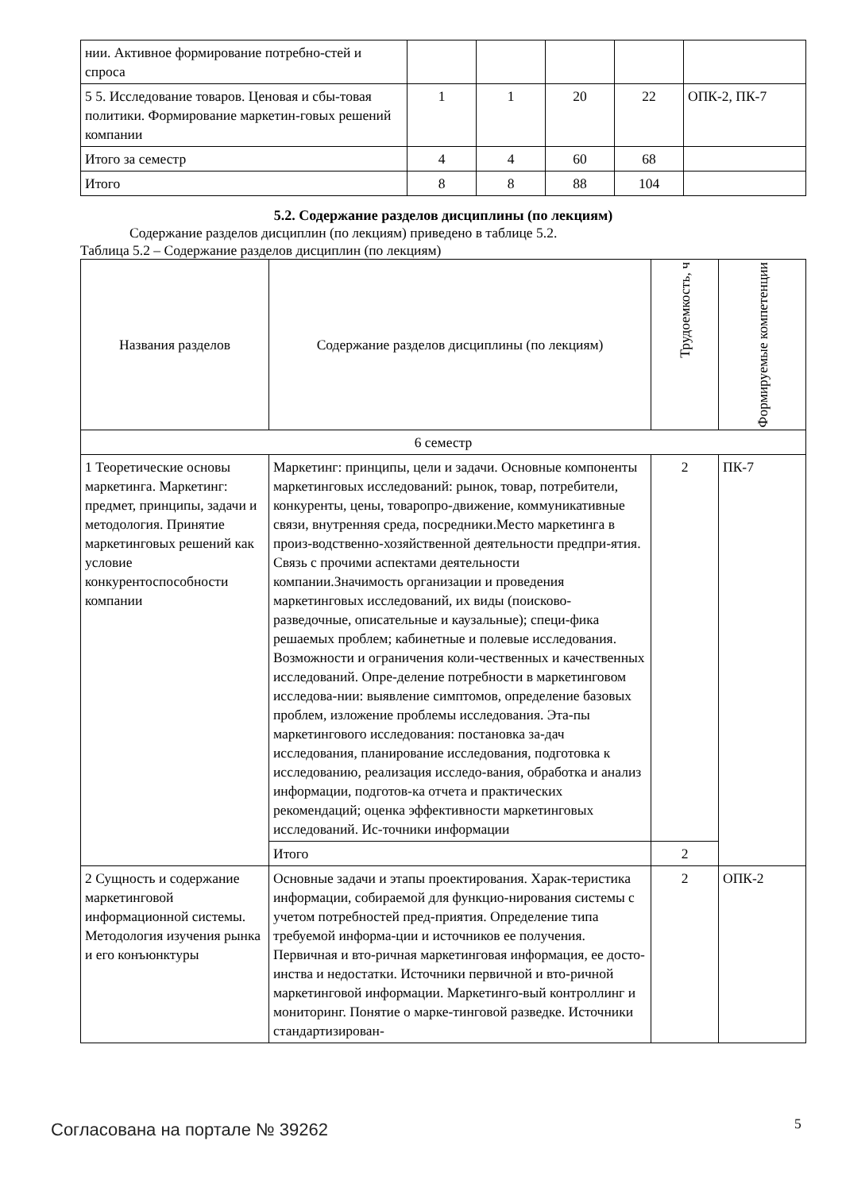| нии. Активное формирование потребно-стей и спроса | | | | | |
| 5 5. Исследование товаров. Ценовая и сбы-товая политики. Формирование маркетин-говых решений компании | 1 | 1 | 20 | 22 | ОПК-2, ПК-7 |
| Итого за семестр | 4 | 4 | 60 | 68 | |
| Итого | 8 | 8 | 88 | 104 | |
5.2. Содержание разделов дисциплины (по лекциям)
Содержание разделов дисциплин (по лекциям) приведено в таблице 5.2.
Таблица 5.2 – Содержание разделов дисциплин (по лекциям)
| Названия разделов | Содержание разделов дисциплины (по лекциям) | Трудоемкость, ч | Формируемые компетенции |
| --- | --- | --- | --- |
| 6 семестр | | | |
| 1 Теоретические основы маркетинга. Маркетинг: предмет, принципы, задачи и методология. Принятие маркетинговых решений как условие конкурентоспособности компании | Маркетинг: принципы, цели и задачи. Основные компоненты маркетинговых исследований: рынок, товар, потребители, конкуренты, цены, товаропро-движение, коммуникативные связи, внутренняя среда, посредники.Место маркетинга в произ-водственно-хозяйственной деятельности предпри-ятия. Связь с прочими аспектами деятельности компании.Значимость организации и проведения маркетинговых исследований, их виды (поисково-разведочные, описательные и каузальные); специ-фика решаемых проблем; кабинетные и полевые исследования. Возможности и ограничения коли-чественных и качественных исследований. Опре-деление потребности в маркетинговом исследова-нии: выявление симптомов, определение базовых проблем, изложение проблемы исследования. Эта-пы маркетингового исследования: постановка за-дач исследования, планирование исследования, подготовка к исследованию, реализация исследо-вания, обработка и анализ информации, подготов-ка отчета и практических рекомендаций; оценка эффективности маркетинговых исследований. Ис-точники информации | 2 | ПК-7 |
| | Итого | 2 | |
| 2 Сущность и содержание маркетинговой информационной системы. Методология изучения рынка и его конъюнктуры | Основные задачи и этапы проектирования. Харак-теристика информации, собираемой для функцио-нирования системы с учетом потребностей пред-приятия. Определение типа требуемой информа-ции и источников ее получения. Первичная и вто-ричная маркетинговая информация, ее досто-инства и недостатки. Источники первичной и вто-ричной маркетинговой информации. Маркетинго-вый контроллинг и мониторинг. Понятие о марке-тинговой разведке. Источники стандартизирован- | 2 | ОПК-2 |
Согласована на портале № 39262 5